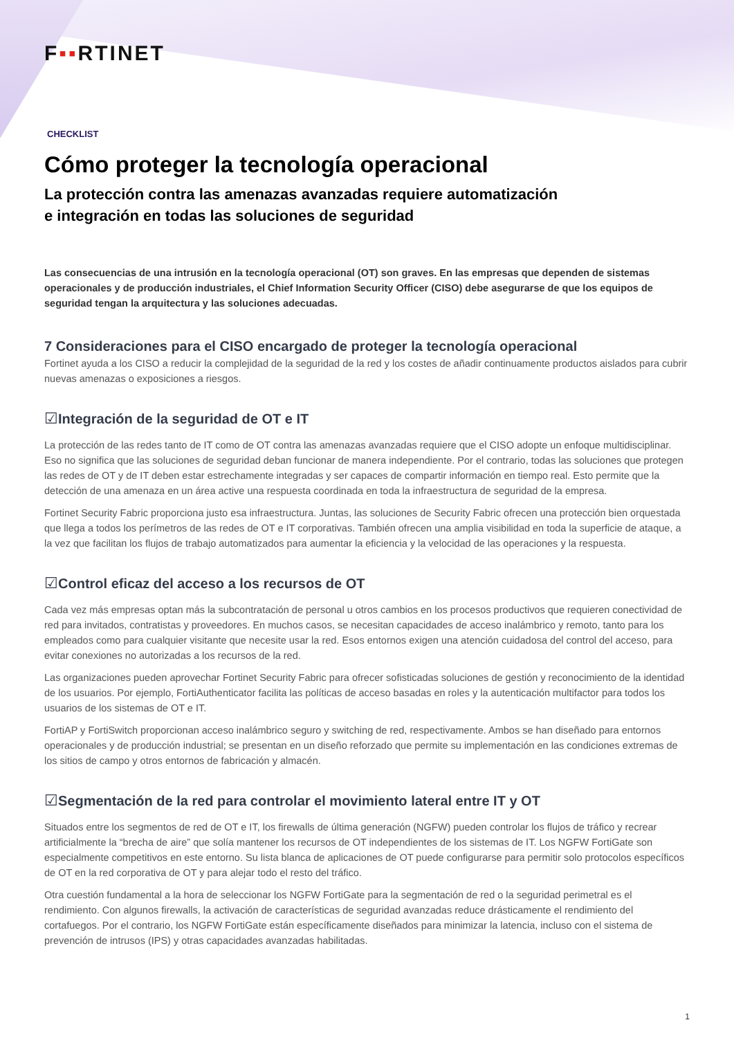F▪▪RTINET
CHECKLIST
Cómo proteger la tecnología operacional
La protección contra las amenazas avanzadas requiere automatización
e integración en todas las soluciones de seguridad
Las consecuencias de una intrusión en la tecnología operacional (OT) son graves. En las empresas que dependen de sistemas operacionales y de producción industriales, el Chief Information Security Officer (CISO) debe asegurarse de que los equipos de seguridad tengan la arquitectura y las soluciones adecuadas.
7 Consideraciones para el CISO encargado de proteger la tecnología operacional
Fortinet ayuda a los CISO a reducir la complejidad de la seguridad de la red y los costes de añadir continuamente productos aislados para cubrir nuevas amenazas o exposiciones a riesgos.
☑Integración de la seguridad de OT e IT
La protección de las redes tanto de IT como de OT contra las amenazas avanzadas requiere que el CISO adopte un enfoque multidisciplinar. Eso no significa que las soluciones de seguridad deban funcionar de manera independiente. Por el contrario, todas las soluciones que protegen las redes de OT y de IT deben estar estrechamente integradas y ser capaces de compartir información en tiempo real. Esto permite que la detección de una amenaza en un área active una respuesta coordinada en toda la infraestructura de seguridad de la empresa.
Fortinet Security Fabric proporciona justo esa infraestructura. Juntas, las soluciones de Security Fabric ofrecen una protección bien orquestada que llega a todos los perímetros de las redes de OT e IT corporativas. También ofrecen una amplia visibilidad en toda la superficie de ataque, a la vez que facilitan los flujos de trabajo automatizados para aumentar la eficiencia y la velocidad de las operaciones y la respuesta.
☑Control eficaz del acceso a los recursos de OT
Cada vez más empresas optan más la subcontratación de personal u otros cambios en los procesos productivos que requieren conectividad de red para invitados, contratistas y proveedores. En muchos casos, se necesitan capacidades de acceso inalámbrico y remoto, tanto para los empleados como para cualquier visitante que necesite usar la red. Esos entornos exigen una atención cuidadosa del control del acceso, para evitar conexiones no autorizadas a los recursos de la red.
Las organizaciones pueden aprovechar Fortinet Security Fabric para ofrecer sofisticadas soluciones de gestión y reconocimiento de la identidad de los usuarios. Por ejemplo, FortiAuthenticator facilita las políticas de acceso basadas en roles y la autenticación multifactor para todos los usuarios de los sistemas de OT e IT.
FortiAP y FortiSwitch proporcionan acceso inalámbrico seguro y switching de red, respectivamente. Ambos se han diseñado para entornos operacionales y de producción industrial; se presentan en un diseño reforzado que permite su implementación en las condiciones extremas de los sitios de campo y otros entornos de fabricación y almacén.
☑Segmentación de la red para controlar el movimiento lateral entre IT y OT
Situados entre los segmentos de red de OT e IT, los firewalls de última generación (NGFW) pueden controlar los flujos de tráfico y recrear artificialmente la “brecha de aire” que solía mantener los recursos de OT independientes de los sistemas de IT. Los NGFW FortiGate son especialmente competitivos en este entorno. Su lista blanca de aplicaciones de OT puede configurarse para permitir solo protocolos específicos de OT en la red corporativa de OT y para alejar todo el resto del tráfico.
Otra cuestión fundamental a la hora de seleccionar los NGFW FortiGate para la segmentación de red o la seguridad perimetral es el rendimiento. Con algunos firewalls, la activación de características de seguridad avanzadas reduce drásticamente el rendimiento del cortafuegos. Por el contrario, los NGFW FortiGate están específicamente diseñados para minimizar la latencia, incluso con el sistema de prevención de intrusos (IPS) y otras capacidades avanzadas habilitadas.
1